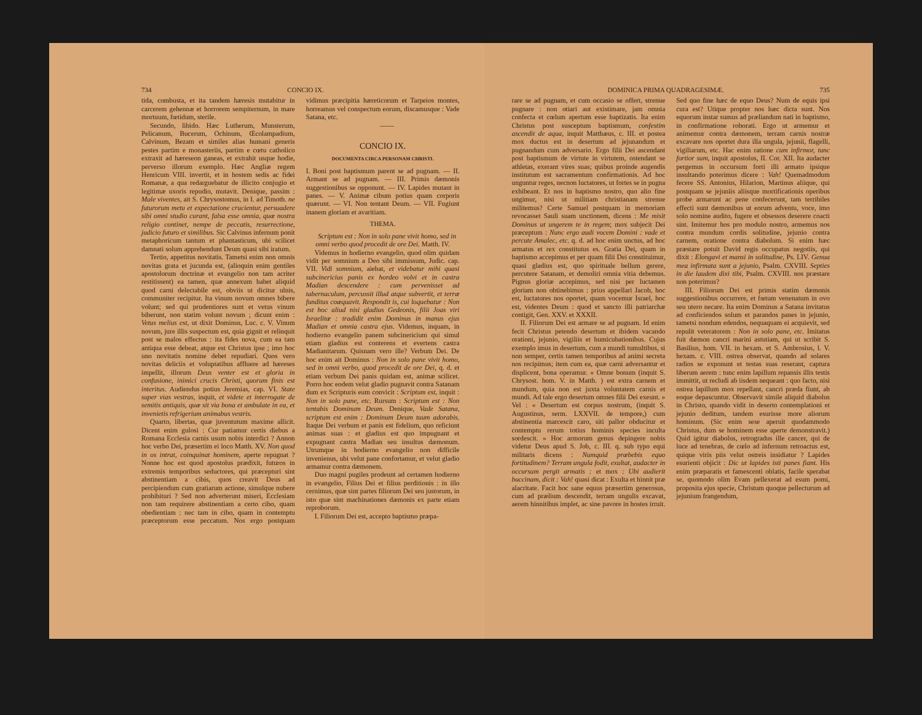734 CONCIO IX.
tida, combusta, et ita tandem hæresis mutabitur in carcerem gehennæ et horrorem sempiternum, in mare mortuum, fœtidum, sterile.
Secundo, libido. Hæc Lutherum, Munsterum, Pelicanum, Bucerum, Ochinum, Œcolampadium, Calvinum, Bezam et similes alias humani generis pestes partim e monasteriis, partim e cœtu catholico extraxit ad hæreseon ganeas, et extrahit usque hodie, perverso illorum exemplo. Hæc Angliæ regem Henricum VIII. invertit, et in hostem sedis ac fidei Romanæ, a qua redarguebatur de illicito conjugio et legitimæ uxoris repudio, mutavit. Denique, passim : Male viventes, ait S. Chrysostomus, in I. ad Timoth. ne futurorum metu et expectatione crucientur, persuadere sibi omni studio curant, falsa esse omnia, quæ nostra religio continet, nempe de peccatis, resurrectione, judicio futuro et similibus. Sic Calvinus infernum ponit metaphoricum tantum et phantasticum, ubi scilicet damnati solum apprehendunt Deum quasi sibi iratum.
Tertio, appetitus novitatis. Tametsi enim non omnis novitas grata et jucunda est, (alioquin enim gentiles apostolorum doctrinæ et evangelio non tam acriter restitissent) ea tamen, quæ annexum habet aliquid quod carni delectabile est, obviis ut dicitur ulnis, communiter recipitur. Ita vinum novum omnes bibere volunt; sed qui prudentiores sunt et vetus vinum biberunt, non statim volunt novum ; dicunt enim : Vetus melius est, ut dixit Dominus, Luc. c. V. Vinum novum, jure illis suspectum est, quia gignit et relinquit post se malos effectus : ita fides nova, cum ea tam antiqua esse debeat, atque est Christus ipse ; imo hoc uno novitatis nomine debet repudiari. Quos vero novitas deliciis et voluptatibus affluere ad hæreses impellit, illorum Deus venter est et gloria in confusione, inimici crucis Christi, quorum finis est interitus. Audiendus potius Jeremias, cap. VI. State super vias vestras, inquit, et videte et interrogate de semitis antiquis, quæ sit via bona et ambulate in ea, et invenietis refrigerium animabus vestris.
Quarto, libertas, quæ juventutum maxime allicit. Dicent enim gulosi : Cur patiamur certis diebus a Romana Ecclesia carnis usum nobis interdici ? Annon hoc verbo Dei, præsertim ei loco Matth. XV. Non quod in os intrat, coinquinat hominem, aperte repugnat ? Nonne hoc est quod apostolus prædixit, futuros in extremis temporibus seductores, qui præcepturi sint abstinentiam a cibis, quos creavit Deus ad percipiendum cum gratiarum actione, simulque nubere prohibituri ? Sed non adverterunt miseri, Ecclesiam non tam requirere abstinentiam a certo cibo, quam obedientiam : nec tam in cibo, quam in contemptu præceptorum esse peccatum. Nos ergo postquam vidimus præcipitia hæreticorum et Tarpeios montes, horreamus vel conspectum eorum, discamusque : Vade Satana, etc.
——
CONCIO IX.
DOCUMENTA CIRCA PERSONAM CHRISTI.
I. Boni post baptismum parent se ad pugnam. — II. Armant se ad pugnam. — III. Primis dæmonis suggestionibus se opponunt. — IV. Lapides mutant in panes. — V. Animæ cibum potius quam corporis quærunt. — VI. Non tentant Deum. — VII. Fugiunt inanem gloriam et avaritiam.
THEMA.
Scriptum est : Non in solo pane vivit homo, sed in omni verbo quod procedit de ore Dei. Matth. IV.
Videmus in hodierno evangelio, quod olim quidam vidit per somnium a Deo sibi immissum, Judic. cap. VII. Vidi somnium, aiebat, et videbatur mihi quasi subcinericius panis ex hordeo volvi et in castra Madian descendere : cum pervenisset ad tabernaculum, percussit illud atque subvertit, et terræ funditus coæquavit. Respondit is, cui loquebatur : Non est hoc aliud nisi gladius Gedeonis, filii Joas viri Israelitæ : tradidit enim Dominus in manus ejus Madian et omnia castra ejus. Videmus, inquam, in hodierno evangelio panem subcinericium qui simul etiam gladius est conterens et evertens castra Madianitarum. Quisnam vero ille? Verbum Dei. De hoc enim ait Dominus : Non in solo pane vivit homo, sed in omni verbo, quod procedit de ore Dei, q. d. et etiam verbum Dei panis quidam est, animæ scilicet. Porro hoc eodem velut gladio pugnavit contra Satanam dum ex Scripturis eum convicit : Scriptum est, inquit : Non in solo pane, etc. Rursum : Scriptum est : Non tentabis Dominum Deum. Denique, Vade Satana, scriptum est enim : Dominum Deum tuum adorabis. Itaque Dei verbum et panis est fidelium, quo reficiunt animas suas : et gladius est quo impugnant et expugnant castra Madian seu insultus dæmonum. Utrumque in hodierno evangelio non difficile invenienus, ubi velut pane confortamur, et velut gladio armamur contra dæmonem.
Duo magni pugiles prodeunt ad certamen hodierno in evangelio, Filius Dei et filius perditionis : in illo cernimus, quæ sint partes filiorum Dei seu justorum, in isto quæ sint machinationes dæmonis ex parte etiam reproborum.
I. Filiorum Dei est, accepto baptismo præpa-
DOMINICA PRIMA QUADRAGESIMÆ. 735
rare se ad pugnam, et cum occasio se offert, strenue pugnare : non otiari aut existimare, jam omnia confecta et cœlum apertum esse baptizatis. Ita enim Christus post susceptum baptismum, confestim ascendit de aqua, inquit Matthæus, c. III. et postea mox ductus est in desertum ad jejunandum et pugnandum cum adversario. Ergo filii Dei ascendant post baptismum de virtute in virtutem, ostendant se athletas, exerant vires suas; quibus proinde augendis institutum est sacramentum confirmationis. Ad hoc unguntur reges, necnon luctatores, ut fortes se in pugna exhibeant. Et nos in baptismo nostro, quo alio fine ungimur, nisi ut militiam christianam strenue militemus? Certe Samuel postquam in memoriam revocasset Sauli suam unctionem, dicens : Me misit Dominus ut ungerem te in regem; mox subjecit Dei præceptum : Nunc ergo audi vocem Domini : vade et percute Amalec, etc. q. d. ad hoc enim unctus, ad hoc armatus et rex constitutus es. Gratia Dei, quam in baptismo accepimus et per quam filii Dei constituimur, quasi gladius est, quo spirituale bellum gerere, percutere Satanam, et demoliri omnia vitia debemus. Pignus gloriæ accepimus, sed nisi per luctamen gloriam non obtinebimus : prius appellari Jacob, hoc est, luctatores nos oportet, quam vocemur Israel, hoc est, videntes Deum : quod et sancto illi patriarchæ contigit, Gen. XXV. et XXXII.
II. Filiorum Dei est armare se ad pugnam. Id enim fecit Christus petendo desertum et ibidem vacando orationi, jejunio, vigiliis et humicubationibus. Cujus exemplo imus in desertum, cum a mundi tumultibus, si non semper, certis tamen temporibus ad animi secreta nos recipimus; item cum ea, quæ carni adversantur et displicent, bona operamur. « Omne bonum (inquit S. Chrysost. hom. V. in Matth. ) est extra carnem et mundum, quia non est juxta voluntatem carnis et mundi. Ad tale ergo desertum omnes filii Dei exeunt. » Vel : « Desertum est corpus nostrum, (inquit S. Augustinus, serm. LXXVII. de tempore,) cum abstinentia marcescit caro, siti pallor obducitur et contemptu rerum totius hominis species inculta sordescit. » Hoc armorum genus depingere nobis videtur Deus apud S. Job, c. III. q. sub typo equi militaris dicens : Numquid præbebis equo fortitudinem? Terram ungula fodit, exultat, audacter in occursum pergit armatis : et mox : Ubi audierit buccinam, dicit : Vah! quasi dicat : Exulta et hinnit præ alacritate. Facit hoc sane equus præsertim generosus, cum ad prælium descendit, terram ungulis excavat, aerem hinnitibus implet, ac sine pavore in hostes irruit. Sed quo fine hæc de equo Deus? Num de equis ipsi cura est? Utique propter nos hæc dicta sunt. Nos equorum instar sumus ad præliandum nati in baptismo, in confirmatione roborati. Ergo ut armemur et animemur contra dæmonem, terram carnis nostræ excavare nos oportet dura illa ungula, jejunii, flagelli, vigiliarum, etc. Hac enim ratione cum infirmor, tunc fortior sum, inquit apostolus, II. Cor. XII. Ita audacter pergemus in occursum forti illi armato ipsique insultando poterimus dicere : Vah! Quemadmodum fecere SS. Antonius, Hilarion, Martinus aliique, qui postquam se jejuniis aliisque mortificationis operibus probe armarunt ac pene confecerunt, tam terribiles effecti sunt dæmonibus ut eorum adventu, voce, imo solo nomine audito, fugere et obsessos deserere coacti sint. Imitemur hos pro modulo nostro, armemus nos contra mundum cordis solitudine, jejunio contra carnem, oratione contra diabolum. Si enim hæc præstare potuit David regis occupatus negotiis, qui dixit : Elongavi et mansi in solitudine, Ps. LIV. Genua mea infirmata sunt a jejunio, Psalm. CXVIII. Septies in die laudem dixi tibi, Psalm. CXVIII. nos præstare non poterimus?
III. Filiorum Dei est primis statim dæmonis suggestionibus occurrere, et fœtum venenatum in ovo seu utero necare. Ita enim Dominus a Satana invitatus ad conficiendos solum et parandos panes in jejunio, tametsi nondum edendos, nequaquam ei acquievit, sed repulit veteratorem : Non in solo pane, etc. Imitatus fuit dæmon cancri marini astutiam, qui ut scribit S. Basilius, hom. VII. in hexam. et S. Ambrosius, l. V. hexam. c. VIII. ostrea observat, quando ad solares radios se exponunt et testas suas reserant, captura liberum aerem : tunc enim lapillum repansis illis testis immittit, ut recludi ab iisdem nequeant : quo facto, nisi ostrea lapillum mox repellant, cancri præda fiunt, ab eoque depascuntur. Observavit simile aliquid diabolus in Christo, quando vidit in deserto contemplationi et jejunio deditum, tandem esurisse more aliorum hominum. (Sic enim sese aperuit quodammodo Christus, dum se hominem esse aperte demonstravit.) Quid igitur diabolus, retrogradus ille cancer, qui de luce ad tenebras, de cœlo ad infernum retroactus est, quique viris piis velut ostreis insidiatur ? Lapides esurienti objicit : Dic ut lapides isti panes fiant. His enim præparatis et famescenti oblatis, facile sperabat se, quomodo olim Evam pellexerat ad esum pomi, proposita ejus specie, Christum quoque pellecturum ad jejunium frangendum,